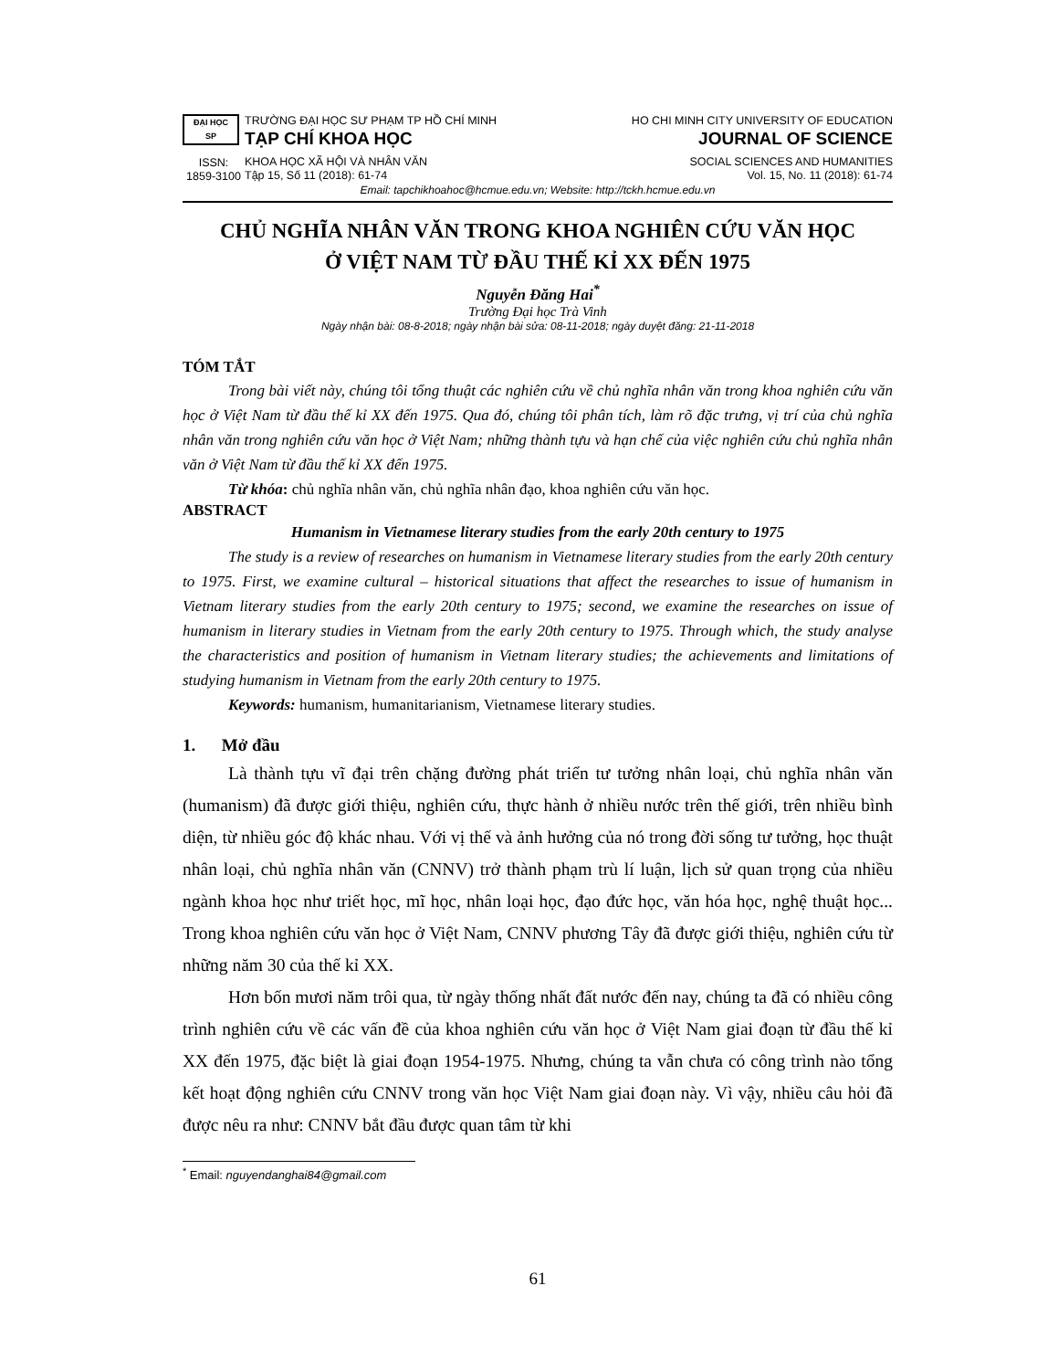ĐẠI HỌC
SP
ISSN:
1859-3100
TRƯỜNG ĐẠI HỌC SƯ PHẠM TP HỒ CHÍ MINH
TẠP CHÍ KHOA HỌC
KHOA HỌC XÃ HỘI VÀ NHÂN VĂN
Tập 15, Số 11 (2018): 61-74
HO CHI MINH CITY UNIVERSITY OF EDUCATION
JOURNAL OF SCIENCE
SOCIAL SCIENCES AND HUMANITIES
Vol. 15, No. 11 (2018): 61-74
Email: tapchikhoahoc@hcmue.edu.vn; Website: http://tckh.hcmue.edu.vn
CHỦ NGHĨA NHÂN VĂN TRONG KHOA NGHIÊN CỨU VĂN HỌC
Ở VIỆT NAM TỪ ĐẦU THẾ KỈ XX ĐẾN 1975
Nguyễn Đăng Hai<sup>*</sup>
Trường Đại học Trà Vinh
Ngày nhận bài: 08-8-2018; ngày nhận bài sửa: 08-11-2018; ngày duyệt đăng: 21-11-2018
TÓM TẮT
Trong bài viết này, chúng tôi tổng thuật các nghiên cứu về chủ nghĩa nhân văn trong khoa nghiên cứu văn học ở Việt Nam từ đầu thế kỉ XX đến 1975. Qua đó, chúng tôi phân tích, làm rõ đặc trưng, vị trí của chủ nghĩa nhân văn trong nghiên cứu văn học ở Việt Nam; những thành tựu và hạn chế của việc nghiên cứu chủ nghĩa nhân văn ở Việt Nam từ đầu thế kỉ XX đến 1975.
Từ khóa: chủ nghĩa nhân văn, chủ nghĩa nhân đạo, khoa nghiên cứu văn học.
ABSTRACT
Humanism in Vietnamese literary studies from the early 20th century to 1975
The study is a review of researches on humanism in Vietnamese literary studies from the early 20th century to 1975. First, we examine cultural – historical situations that affect the researches to issue of humanism in Vietnam literary studies from the early 20th century to 1975; second, we examine the researches on issue of humanism in literary studies in Vietnam from the early 20th century to 1975. Through which, the study analyse the characteristics and position of humanism in Vietnam literary studies; the achievements and limitations of studying humanism in Vietnam from the early 20th century to 1975.
Keywords: humanism, humanitarianism, Vietnamese literary studies.
1. Mở đầu
Là thành tựu vĩ đại trên chặng đường phát triển tư tưởng nhân loại, chủ nghĩa nhân văn (humanism) đã được giới thiệu, nghiên cứu, thực hành ở nhiều nước trên thế giới, trên nhiều bình diện, từ nhiều góc độ khác nhau. Với vị thế và ảnh hưởng của nó trong đời sống tư tưởng, học thuật nhân loại, chủ nghĩa nhân văn (CNNV) trở thành phạm trù lí luận, lịch sử quan trọng của nhiều ngành khoa học như triết học, mĩ học, nhân loại học, đạo đức học, văn hóa học, nghệ thuật học... Trong khoa nghiên cứu văn học ở Việt Nam, CNNV phương Tây đã được giới thiệu, nghiên cứu từ những năm 30 của thế kỉ XX.
Hơn bốn mươi năm trôi qua, từ ngày thống nhất đất nước đến nay, chúng ta đã có nhiều công trình nghiên cứu về các vấn đề của khoa nghiên cứu văn học ở Việt Nam giai đoạn từ đầu thế kỉ XX đến 1975, đặc biệt là giai đoạn 1954-1975. Nhưng, chúng ta vẫn chưa có công trình nào tổng kết hoạt động nghiên cứu CNNV trong văn học Việt Nam giai đoạn này. Vì vậy, nhiều câu hỏi đã được nêu ra như: CNNV bắt đầu được quan tâm từ khi
<sup>*</sup> Email: nguyendanghai84@gmail.com
61